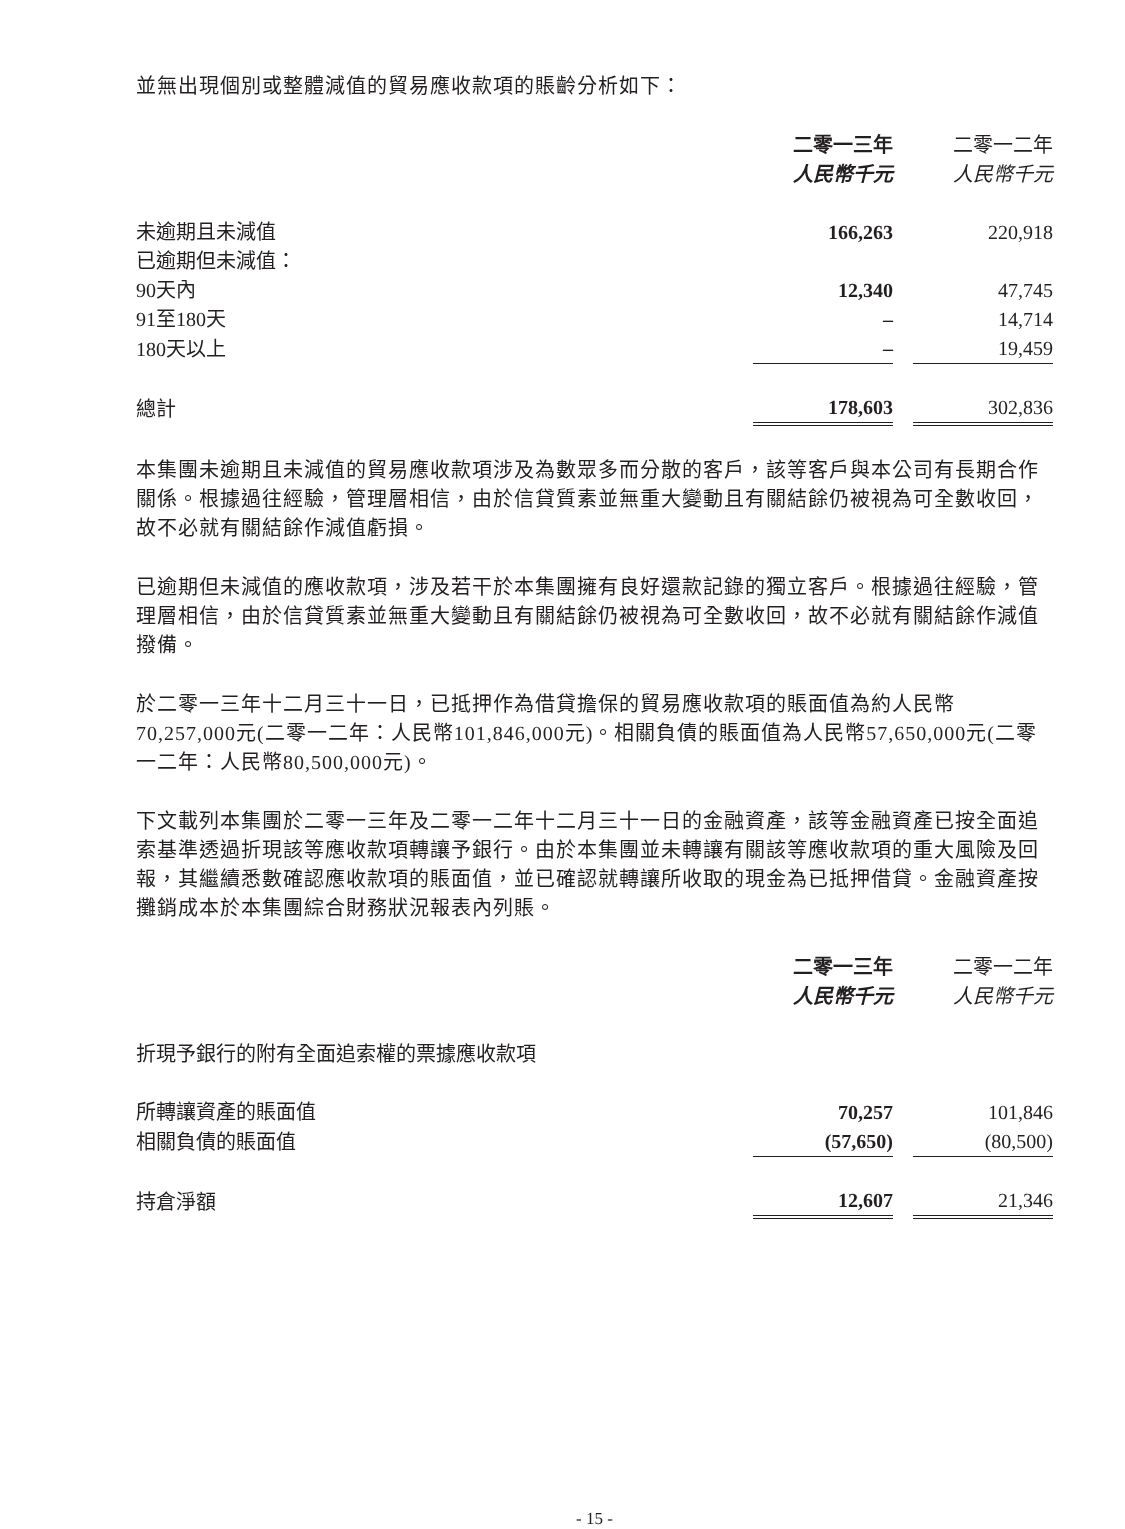並無出現個別或整體減值的貿易應收款項的賬齡分析如下：
| | 二零一三年 人民幣千元 | 二零一二年 人民幣千元 |
| --- | --- | --- |
| 未逾期且未減值 | 166,263 | 220,918 |
| 已逾期但未減值： | | |
| 90天內 | 12,340 | 47,745 |
| 91至180天 | – | 14,714 |
| 180天以上 | – | 19,459 |
| 總計 | 178,603 | 302,836 |
本集團未逾期且未減值的貿易應收款項涉及為數眾多而分散的客戶，該等客戶與本公司有長期合作關係。根據過往經驗，管理層相信，由於信貸質素並無重大變動且有關結餘仍被視為可全數收回，故不必就有關結餘作減值虧損。
已逾期但未減值的應收款項，涉及若干於本集團擁有良好還款記錄的獨立客戶。根據過往經驗，管理層相信，由於信貸質素並無重大變動且有關結餘仍被視為可全數收回，故不必就有關結餘作減值撥備。
於二零一三年十二月三十一日，已抵押作為借貸擔保的貿易應收款項的賬面值為約人民幣70,257,000元(二零一二年：人民幣101,846,000元)。相關負債的賬面值為人民幣57,650,000元(二零一二年：人民幣80,500,000元)。
下文載列本集團於二零一三年及二零一二年十二月三十一日的金融資產，該等金融資產已按全面追索基準透過折現該等應收款項轉讓予銀行。由於本集團並未轉讓有關該等應收款項的重大風險及回報，其繼續悉數確認應收款項的賬面值，並已確認就轉讓所收取的現金為已抵押借貸。金融資產按攤銷成本於本集團綜合財務狀況報表內列賬。
| | 二零一三年 人民幣千元 | 二零一二年 人民幣千元 |
| --- | --- | --- |
| 折現予銀行的附有全面追索權的票據應收款項 | | |
| 所轉讓資產的賬面值 | 70,257 | 101,846 |
| 相關負債的賬面值 | (57,650) | (80,500) |
| 持倉淨額 | 12,607 | 21,346 |
- 15 -